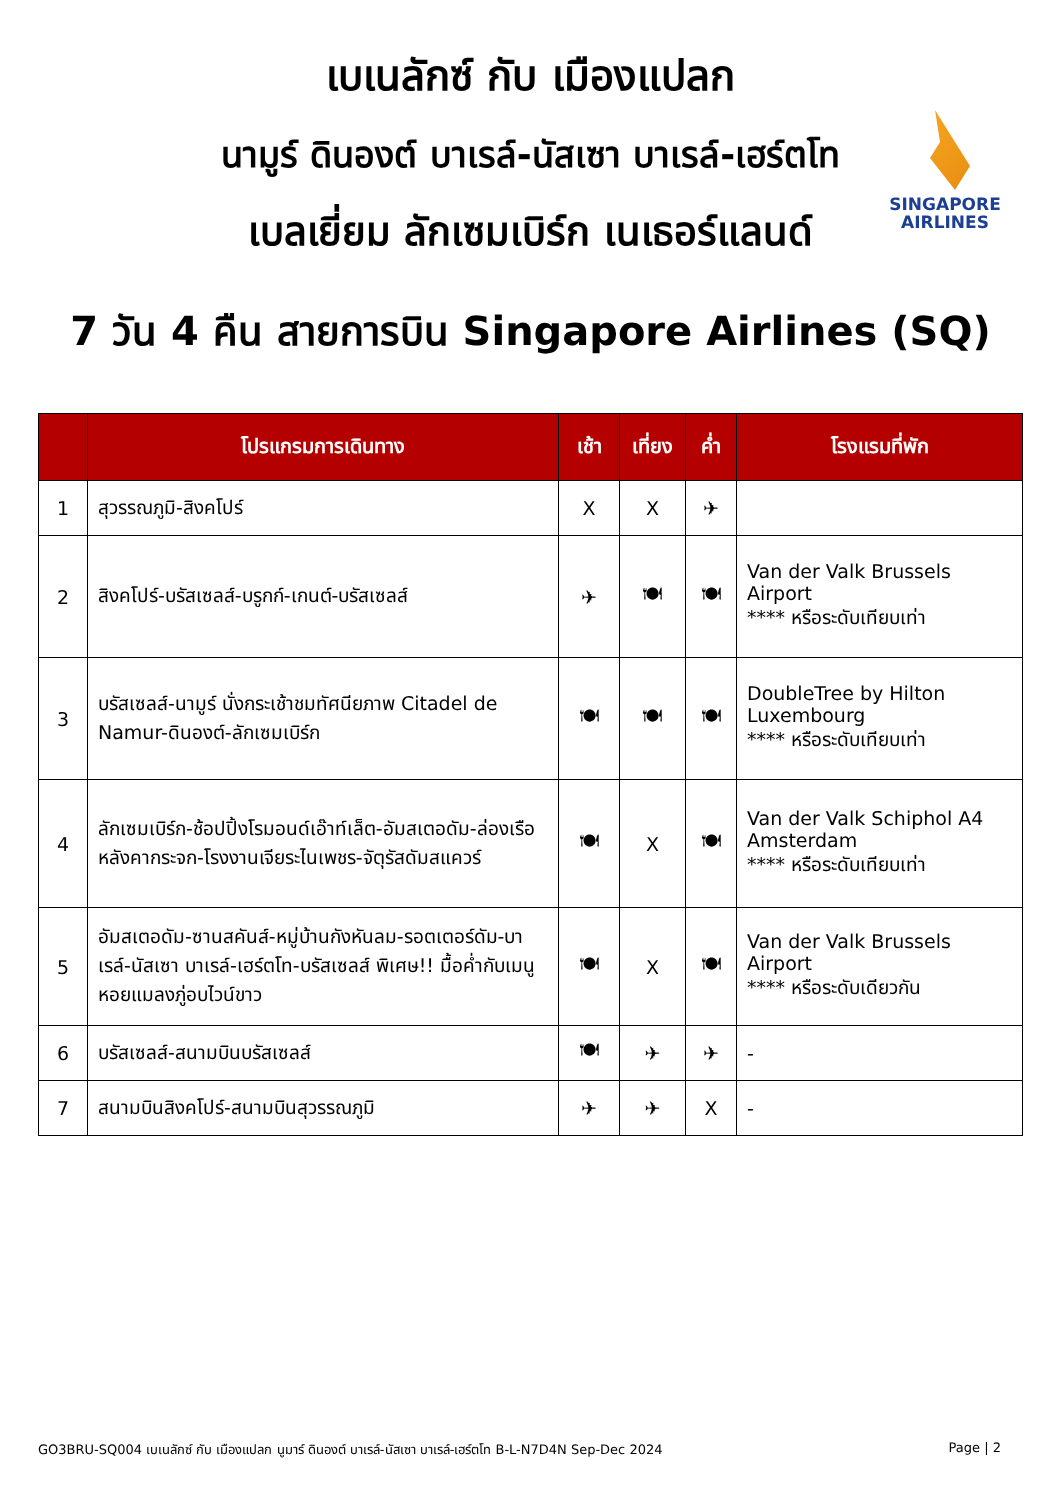SINGAPORE
AIRLINES
เบเนลักซ์ กับ เมืองแปลก
นามูร์ ดินองต์ บาเรล์-นัสเซา บาเรล์-เฮร์ตโท
เบลเยี่ยม ลักเซมเบิร์ก เนเธอร์แลนด์
7 วัน 4 คืน สายการบิน Singapore Airlines (SQ)
| | โปรแกรมการเดินทาง | เช้า | เที่ยง | ค่ำ | โรงแรมที่พัก |
| --- | --- | --- | --- | --- | --- |
| 1 | สุวรรณภูมิ-สิงคโปร์ | X | X | ✈ | |
| 2 | สิงคโปร์-บรัสเซลส์-บรูกก์-เกนต์-บรัสเซลส์ | ✈ | 🍽 | 🍽 | Van der Valk Brussels Airport **** หรือระดับเทียบเท่า |
| 3 | บรัสเซลส์-นามูร์ นั่งกระเช้าชมทัศนียภาพ Citadel de Namur-ดินองต์-ลักเซมเบิร์ก | 🍽 | 🍽 | 🍽 | DoubleTree by Hilton Luxembourg **** หรือระดับเทียบเท่า |
| 4 | ลักเซมเบิร์ก-ช้อปปิ้งโรมอนด์เอ๊าท์เล็ต-อัมสเตอดัม-ล่องเรือหลังคากระจก-โรงงานเจียระไนเพชร-จัตุรัสดัมสแควร์ | 🍽 | X | 🍽 | Van der Valk Schiphol A4 Amsterdam **** หรือระดับเทียบเท่า |
| 5 | อัมสเตอดัม-ซานสคันส์-หมู่บ้านกังหันลม-รอตเตอร์ดัม-บาเรล์-นัสเซา บาเรล์-เฮร์ตโท-บรัสเซลส์ พิเศษ!! มื้อค่ำกับเมนูหอยแมลงภู่อบไวน์ขาว | 🍽 | X | 🍽 | Van der Valk Brussels Airport **** หรือระดับเดียวกัน |
| 6 | บรัสเซลส์-สนามบินบรัสเซลส์ | 🍽 | ✈ | ✈ | - |
| 7 | สนามบินสิงคโปร์-สนามบินสุวรรณภูมิ | ✈ | ✈ | X | - |
GO3BRU-SQ004 เบเนลักซ์ กับ เมืองแปลก นูมาร์ ดินองต์ บาเรล์-นัสเซา บาเรล์-เฮร์ตโท B-L-N7D4N Sep-Dec 2024 Page | 2